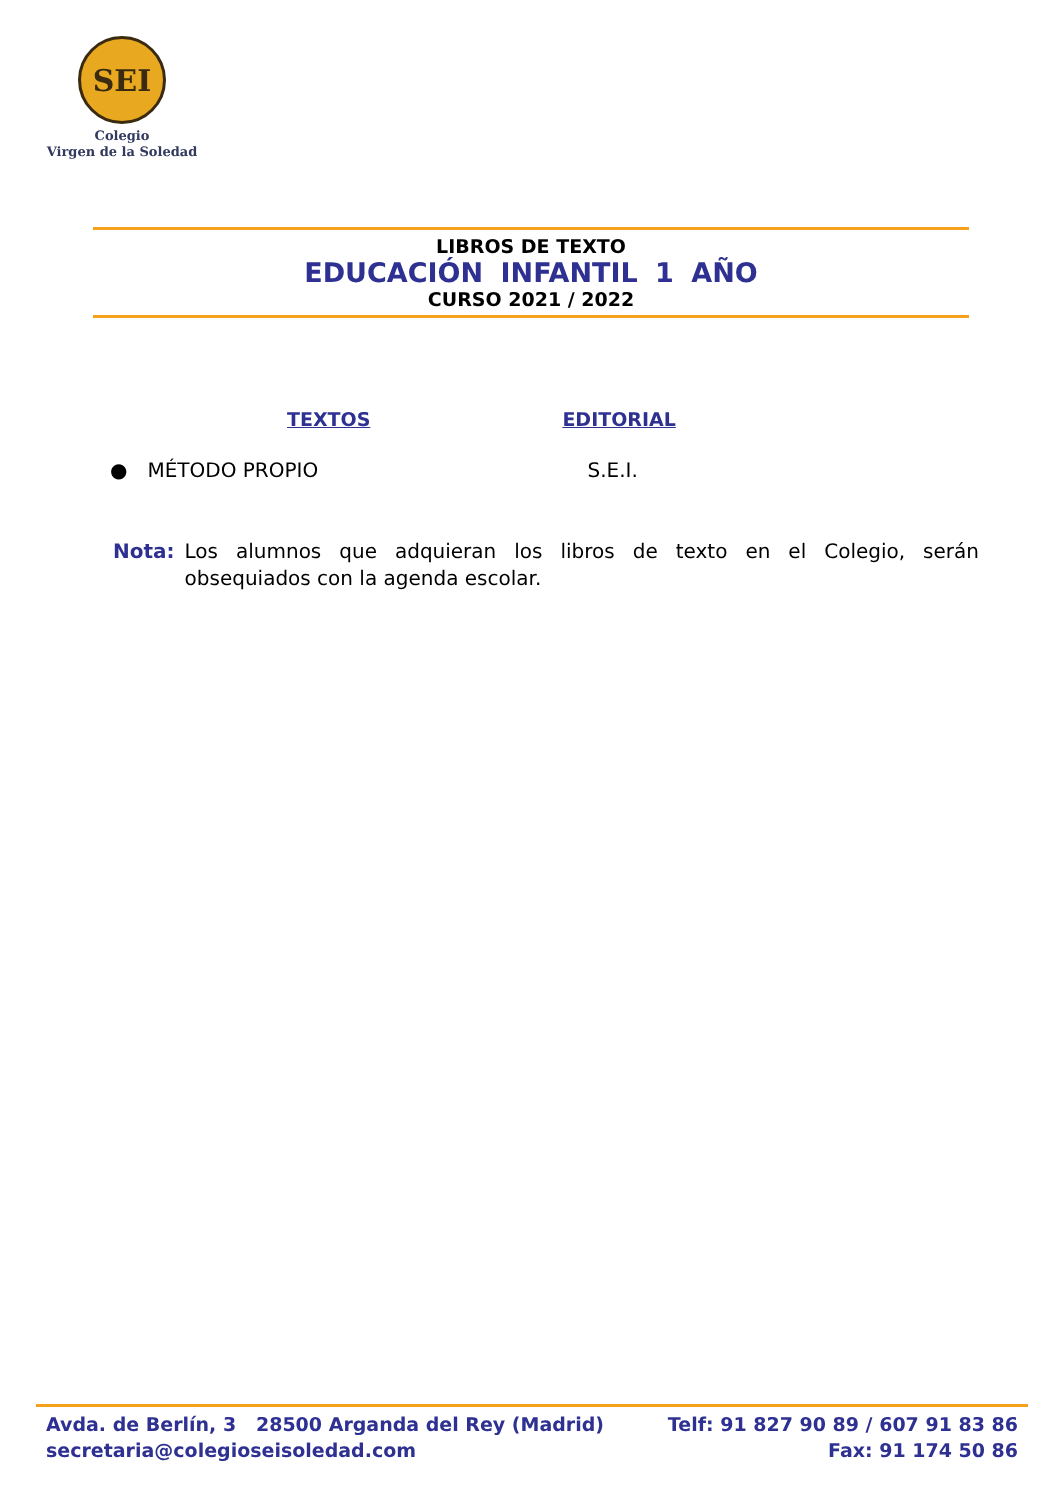SEI
Colegio
Virgen de la Soledad
LIBROS DE TEXTO
EDUCACIÓN INFANTIL 1 AÑO
CURSO 2021 / 2022
TEXTOS EDITORIAL
● MÉTODO PROPIO S.E.I.
Nota: Los alumnos que adquieran los libros de texto en el Colegio, serán obsequiados con la agenda escolar.
Avda. de Berlín, 3 28500 Arganda del Rey (Madrid)
secretaria@colegioseisoledad.com
Telf: 91 827 90 89 / 607 91 83 86
Fax: 91 174 50 86